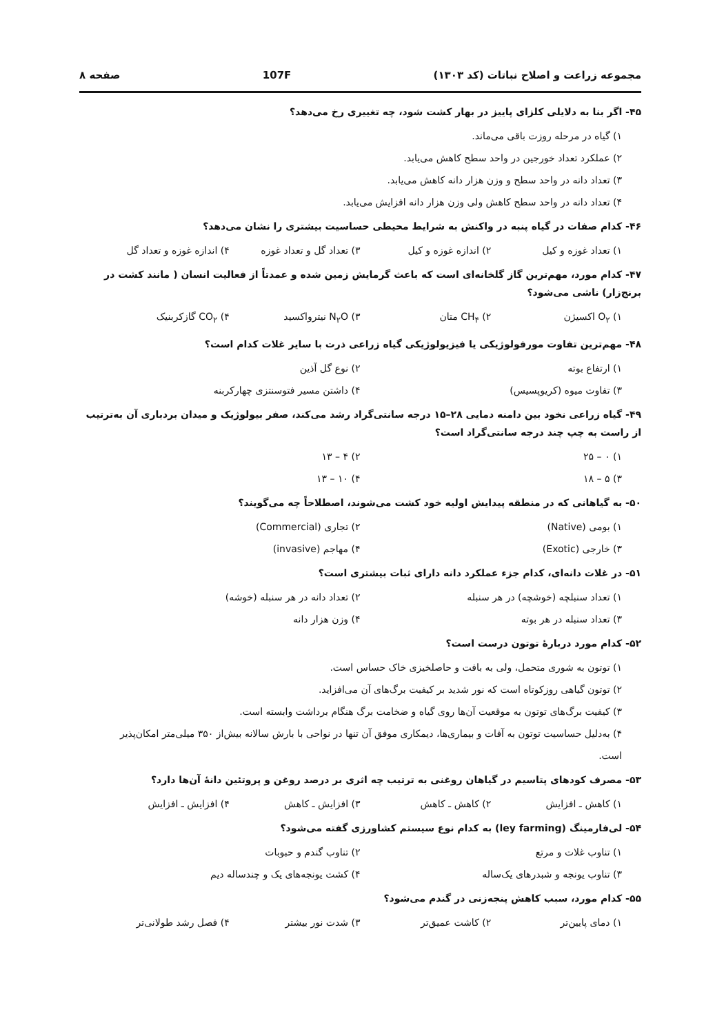مجموعه زراعت و اصلاح نباتات (کد ۱۳۰۳) 107F صفحه ۸
۴۵- اگر بنا به دلایلی کلزای پاییز در بهار کشت شود، چه تغییری رخ می‌دهد؟
۱) گیاه در مرحله روزت باقی می‌ماند.
۲) عملکرد تعداد خورجین در واحد سطح کاهش می‌یابد.
۳) تعداد دانه در واحد سطح و وزن هزار دانه کاهش می‌یابد.
۴) تعداد دانه در واحد سطح کاهش ولی وزن هزار دانه افزایش می‌یابد.
۴۶- کدام صفات در گیاه پنبه در واکنش به شرایط محیطی حساسیت بیشتری را نشان می‌دهد؟
۱) تعداد غوزه و کیل ۲) اندازه غوزه و کیل ۳) تعداد گل و تعداد غوزه ۴) اندازه غوزه و تعداد گل
۴۷- کدام مورد، مهم‌ترین گاز گلخانه‌ای است که باعث گرمایش زمین شده و عمدتاً از فعالیت انسان ( مانند کشت در برنج‌زار) ناشی می‌شود؟
۱) O<sub>۲</sub> اکسیژن ۲) CH<sub>۴</sub> متان ۳) N<sub>۲</sub>O نیترواکسید ۴) CO<sub>۲</sub> گازکربنیک
۴۸- مهم‌ترین تفاوت مورفولوژیکی یا فیزیولوژیکی گیاه زراعی ذرت با سایر غلات کدام است؟
۱) ارتفاع بوته ۲) نوع گل آذین ۳) تفاوت میوه (کریوپسیس) ۴) داشتن مسیر فتوسنتزی چهارکربنه
۴۹- گیاه زراعی نخود بین دامنه دمایی ۲۸–۱۵ درجه سانتی‌گراد رشد می‌کند، صفر بیولوژیک و میدان بردباری آن به‌ترتیب از راست به چپ چند درجه سانتی‌گراد است؟
۱) ۰ – ۲۵ ۲) ۴ – ۱۳ ۳) ۵ – ۱۸ ۴) ۱۰ – ۱۳
۵۰- به گیاهانی که در منطقه پیدایش اولیه خود کشت می‌شوند، اصطلاحاً چه می‌گویند؟
۱) بومی (Native) ۲) تجاری (Commercial) ۳) خارجی (Exotic) ۴) مهاجم (invasive)
۵۱- در غلات دانه‌ای، کدام جزء عملکرد دانه دارای ثبات بیشتری است؟
۱) تعداد سنبلچه (خوشچه) در هر سنبله ۲) تعداد دانه در هر سنبله (خوشه) ۳) تعداد سنبله در هر بوته ۴) وزن هزار دانه
۵۲- کدام مورد دربارهٔ توتون درست است؟
۱) توتون به شوری متحمل، ولی به بافت و حاصلخیزی خاک حساس است.
۲) توتون گیاهی روزکوتاه است که نور شدید بر کیفیت برگ‌های آن می‌افزاید.
۳) کیفیت برگ‌های توتون به موقعیت آن‌ها روی گیاه و ضخامت برگ هنگام برداشت وابسته است.
۴) به‌دلیل حساسیت توتون به آفات و بیماری‌ها، دیمکاری موفق آن تنها در نواحی با بارش سالانه بیش‌از ۳۵۰ میلی‌متر امکان‌پذیر است.
۵۳- مصرف کودهای پتاسیم در گیاهان روغنی به ترتیب چه اثری بر درصد روغن و پروتئین دانهٔ آن‌ها دارد؟
۱) کاهش ـ افزایش ۲) کاهش ـ کاهش ۳) افزایش ـ کاهش ۴) افزایش ـ افزایش
۵۴- لی‌فارمینگ (ley farming) به کدام نوع سیستم کشاورزی گفته می‌شود؟
۱) تناوب غلات و مرتع ۲) تناوب گندم و حبوبات ۳) تناوب یونجه و شبدرهای یک‌ساله ۴) کشت یونجه‌های یک و چندساله دیم
۵۵- کدام مورد، سبب کاهش پنجه‌زنی در گندم می‌شود؟
۱) دمای پایین‌تر ۲) کاشت عمیق‌تر ۳) شدت نور بیشتر ۴) فصل رشد طولانی‌تر